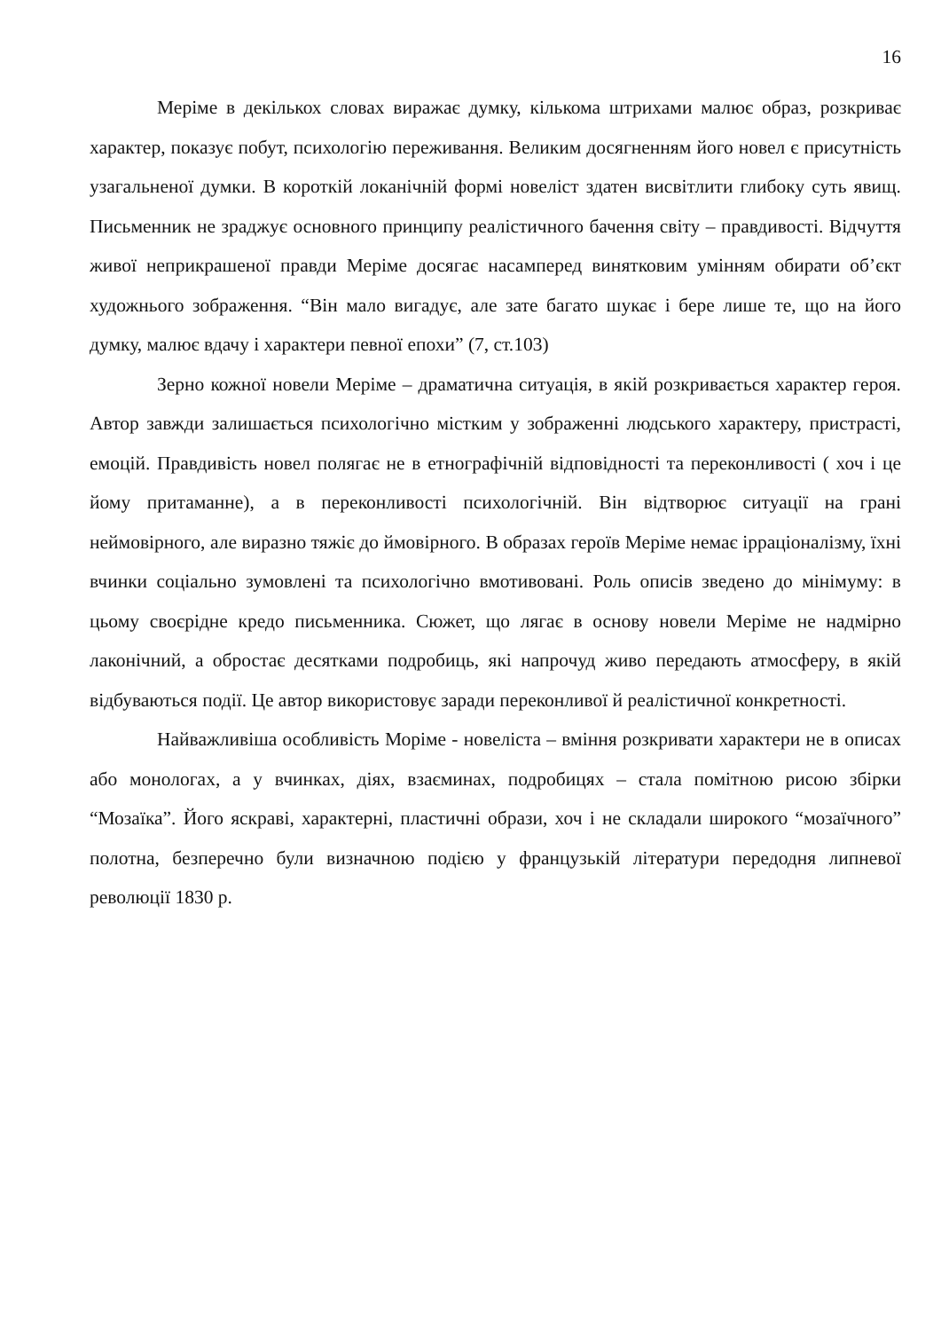16
Меріме в декількох словах виражає думку, кількома штрихами малює образ, розкриває характер, показує побут, психологію переживання. Великим досягненням його новел є присутність узагальненої думки. В короткій локанічній формі новеліст здатен висвітлити глибоку суть явищ. Письменник не зраджує основного принципу реалістичного бачення світу – правдивості. Відчуття живої неприкрашеної правди Меріме досягає насамперед винятковим умінням обирати об’єкт художнього зображення. “Він мало вигадує, але зате багато шукає і бере лише те, що на його думку, малює вдачу і характери певної епохи” (7, ст.103)
Зерно кожної новели Меріме – драматична ситуація, в якій розкривається характер героя. Автор завжди залишається психологічно містким у зображенні людського характеру, пристрасті, емоцій. Правдивість новел полягає не в етнографічній відповідності та переконливості ( хоч і це йому притаманне), а в переконливості психологічній. Він відтворює ситуації на грані неймовірного, але виразно тяжіє до ймовірного. В образах героїв Меріме немає ірраціоналізму, їхні вчинки соціально зумовлені та психологічно вмотивовані. Роль описів зведено до мінімуму: в цьому своєрідне кредо письменника. Сюжет, що лягає в основу новели Меріме не надмірно лаконічний, а обростає десятками подробиць, які напрочуд живо передають атмосферу, в якій відбуваються події. Це автор використовує заради переконливої й реалістичної конкретності.
Найважливіша особливість Моріме - новеліста – вміння розкривати характери не в описах або монологах, а у вчинках, діях, взаєминах, подробицях – стала помітною рисою збірки “Мозаїка”. Його яскраві, характерні, пластичні образи, хоч і не складали широкого “мозаїчного” полотна, безперечно були визначною подією у французькій літератури передодня липневої революції 1830 р.